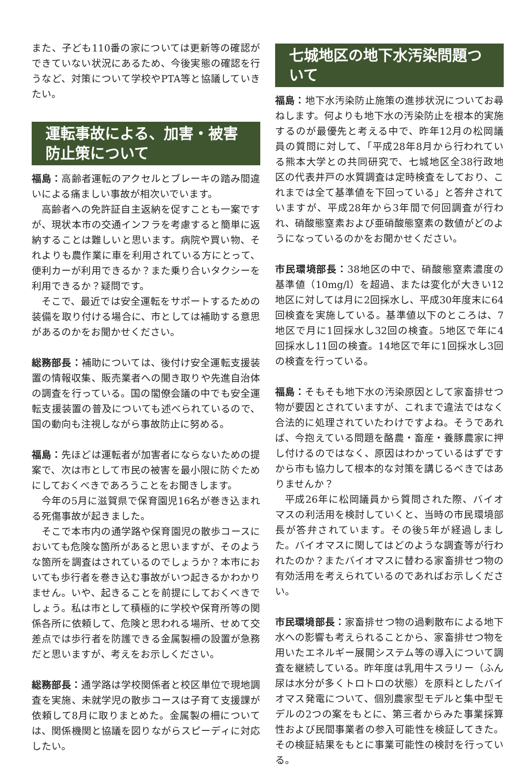また、子ども110番の家については更新等の確認ができていない状況にあるため、今後実態の確認を行うなど、対策について学校やPTA等と協議していきたい。
運転事故による、加害・被害防止策について
福島：高齢者運転のアクセルとブレーキの踏み間違いによる痛ましい事故が相次いでいます。
高齢者への免許証自主返納を促すことも一案ですが、現状本市の交通インフラを考慮すると簡単に返納することは難しいと思います。病院や買い物、それよりも農作業に車を利用されている方にとって、便利カーが利用できるか？また乗り合いタクシーを利用できるか？疑問です。
そこで、最近では安全運転をサポートするための装備を取り付ける場合に、市としては補助する意思があるのかをお聞かせください。
総務部長：補助については、後付け安全運転支援装置の情報収集、販売業者への聞き取りや先進自治体の調査を行っている。国の閣僚会議の中でも安全運転支援装置の普及についても述べられているので、国の動向も注視しながら事故防止に努める。
福島：先ほどは運転者が加害者にならないための提案で、次は市として市民の被害を最小限に防ぐためにしておくべきであろうことをお聞きします。
今年の5月に滋賀県で保育園児16名が巻き込まれる死傷事故が起きました。
そこで本市内の通学路や保育園児の散歩コースにおいても危険な箇所があると思いますが、そのような箇所を調査はされているのでしょうか？本市においても歩行者を巻き込む事故がいつ起きるかわかりません。いや、起きることを前提にしておくべきでしょう。私は市として積極的に学校や保育所等の関係各所に依頼して、危険と思われる場所、せめて交差点では歩行者を防護できる金属製柵の設置が急務だと思いますが、考えをお示しください。
総務部長：通学路は学校関係者と校区単位で現地調査を実施、未就学児の散歩コースは子育て支援課が依頼して8月に取りまとめた。金属製の柵については、関係機関と協議を図りながらスピーディに対応したい。
七城地区の地下水汚染問題ついて
福島：地下水汚染防止施策の進捗状況についてお尋ねします。何よりも地下水の汚染防止を根本的実施するのが最優先と考える中で、昨年12月の松岡議員の質問に対して、「平成28年8月から行われている熊本大学との共同研究で、七城地区全38行政地区の代表井戸の水質調査は定時検査をしており、これまでは全て基準値を下回っている」と答弁されていますが、平成28年から3年間で何回調査が行われ、硝酸態窒素および亜硝酸態窒素の数値がどのようになっているのかをお聞かせください。
市民環境部長：38地区の中で、硝酸態窒素濃度の基準値（10mg/l）を超過、または変化が大きい12地区に対しては月に2回採水し、平成30年度末に64回検査を実施している。基準値以下のところは、7地区で月に1回採水し32回の検査。5地区で年に4回採水し11回の検査。14地区で年に1回採水し3回の検査を行っている。
福島：そもそも地下水の汚染原因として家畜排せつ物が要因とされていますが、これまで違法ではなく合法的に処理されていたわけですよね。そうであれば、今抱えている問題を酪農・畜産・養豚農家に押し付けるのではなく、原因はわかっているはずですから市も協力して根本的な対策を講じるべきではありませんか？
平成26年に松岡議員から質問された際、バイオマスの利活用を検討していくと、当時の市民環境部長が答弁されています。その後5年が経過しました。バイオマスに関してはどのような調査等が行われたのか？またバイオマスに替わる家畜排せつ物の有効活用を考えられているのであればお示しください。
市民環境部長：家畜排せつ物の過剰散布による地下水への影響も考えられることから、家畜排せつ物を用いたエネルギー展開システム等の導入について調査を継続している。昨年度は乳用牛スラリー（ふん尿は水分が多くトロトロの状態）を原料としたバイオマス発電について、個別農家型モデルと集中型モデルの2つの案をもとに、第三者からみた事業採算性および民間事業者の参入可能性を検証してきた。その検証結果をもとに事業可能性の検討を行っている。